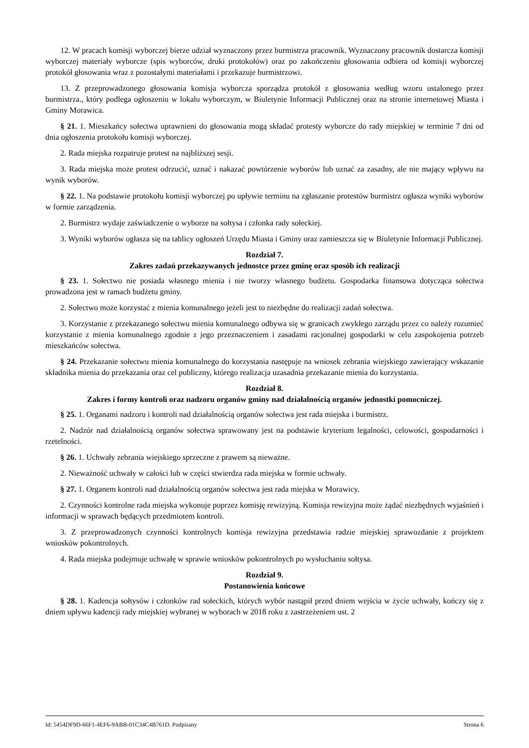12. W pracach komisji wyborczej bierze udział wyznaczony przez burmistrza pracownik. Wyznaczony pracownik dostarcza komisji wyborczej materiały wyborcze (spis wyborców, druki protokołów) oraz po zakończeniu głosowania odbiera od komisji wyborczej protokół głosowania wraz z pozostałymi materiałami i przekazuje burmistrzowi.
13. Z przeprowadzonego głosowania komisja wyborcza sporządza protokół z głosowania według wzoru ustalonego przez burmistrza., który podlega ogłoszeniu w lokalu wyborczym, w Biuletynie Informacji Publicznej oraz na stronie internetowej Miasta i Gminy Morawica.
§ 21. 1. Mieszkańcy sołectwa uprawnieni do głosowania mogą składać protesty wyborcze do rady miejskiej w terminie 7 dni od dnia ogłoszenia protokołu komisji wyborczej.
2. Rada miejska rozpatruje protest na najbliższej sesji.
3. Rada miejska może protest odrzucić, uznać i nakazać powtórzenie wyborów lub uznać za zasadny, ale nie mający wpływu na wynik wyborów.
§ 22. 1. Na podstawie protokołu komisji wyborczej po upływie terminu na zgłaszanie protestów burmistrz ogłasza wyniki wyborów w formie zarządzenia.
2. Burmistrz wydaje zaświadczenie o wyborze na sołtysa i członka rady sołeckiej.
3. Wyniki wyborów ogłasza się na tablicy ogłoszeń Urzędu Miasta i Gminy oraz zamieszcza się w Biuletynie Informacji Publicznej.
Rozdział 7.
Zakres zadań przekazywanych jednostce przez gminę oraz sposób ich realizacji
§ 23. 1. Sołectwo nie posiada własnego mienia i nie tworzy własnego budżetu. Gospodarka finansowa dotycząca sołectwa prowadzona jest w ramach budżetu gminy.
2. Sołectwo może korzystać z mienia komunalnego jeżeli jest to niezbędne do realizacji zadań sołectwa.
3. Korzystanie z przekazanego sołectwu mienia komunalnego odbywa się w granicach zwykłego zarządu przez co należy rozumieć korzystanie z mienia komunalnego zgodnie z jego przeznaczeniem i zasadami racjonalnej gospodarki w celu zaspokojenia potrzeb mieszkańców sołectwa.
§ 24. Przekazanie sołectwu mienia komunalnego do korzystania następuje na wniosek zebrania wiejskiego zawierający wskazanie składnika mienia do przekazania oraz cel publiczny, którego realizacja uzasadnia przekazanie mienia do korzystania.
Rozdział 8.
Zakres i formy kontroli oraz nadzoru organów gminy nad działalnością organów jednostki pomocniczej.
§ 25. 1. Organami nadzoru i kontroli nad działalnością organów sołectwa jest rada miejska i burmistrz.
2. Nadzór nad działalnością organów sołectwa sprawowany jest na podstawie kryterium legalności, celowości, gospodarności i rzetelności.
§ 26. 1. Uchwały zebrania wiejskiego sprzeczne z prawem są nieważne.
2. Nieważność uchwały w całości lub w części stwierdza rada miejska w formie uchwały.
§ 27. 1. Organem kontroli nad działalnością organów sołectwa jest rada miejska w Morawicy.
2. Czynności kontrolne rada miejska wykonuje poprzez komisję rewizyjną. Komisja rewizyjna może żądać niezbędnych wyjaśnień i informacji w sprawach będących przedmiotem kontroli.
3. Z przeprowadzonych czynności kontrolnych komisja rewizyjna przedstawia radzie miejskiej sprawozdanie z projektem wniosków pokontrolnych.
4. Rada miejska podejmuje uchwałę w sprawie wniosków pokontrolnych po wysłuchaniu sołtysa.
Rozdział 9.
Postanowienia końcowe
§ 28. 1. Kadencja sołtysów i członków rad sołeckich, których wybór nastąpił przed dniem wejścia w życie uchwały, kończy się z dniem upływu kadencji rady miejskiej wybranej w wyborach w 2018 roku z zastrzeżeniem ust. 2
Id: 5454DF9D-66F1-4EF6-9ABB-01C34C4B761D. Podpisany Strona 6